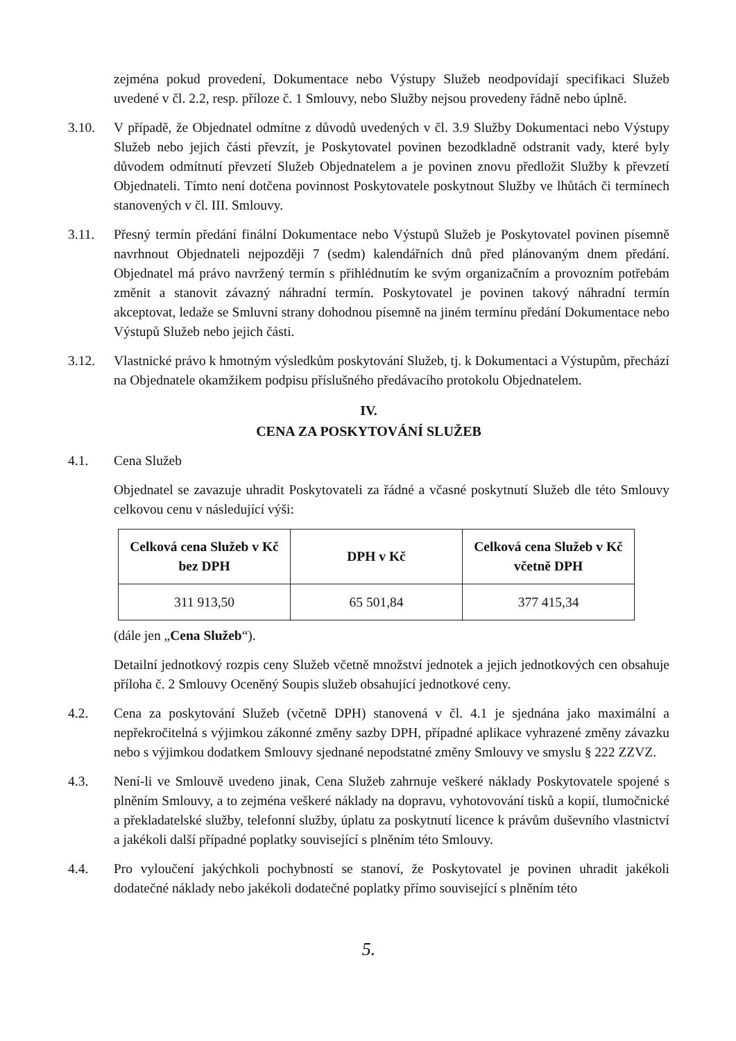zejména pokud provedení, Dokumentace nebo Výstupy Služeb neodpovídají specifikaci Služeb uvedené v čl. 2.2, resp. příloze č. 1 Smlouvy, nebo Služby nejsou provedeny řádně nebo úplně.
3.10. V případě, že Objednatel odmítne z důvodů uvedených v čl. 3.9 Služby Dokumentaci nebo Výstupy Služeb nebo jejich části převzít, je Poskytovatel povinen bezodkladně odstranit vady, které byly důvodem odmítnutí převzetí Služeb Objednatelem a je povinen znovu předložit Služby k převzetí Objednateli. Tímto není dotčena povinnost Poskytovatele poskytnout Služby ve lhůtách či termínech stanovených v čl. III. Smlouvy.
3.11. Přesný termín předání finální Dokumentace nebo Výstupů Služeb je Poskytovatel povinen písemně navrhnout Objednateli nejpozději 7 (sedm) kalendářních dnů před plánovaným dnem předání. Objednatel má právo navržený termín s přihlédnutím ke svým organizačním a provozním potřebám změnit a stanovit závazný náhradní termín. Poskytovatel je povinen takový náhradní termín akceptovat, ledaže se Smluvní strany dohodnou písemně na jiném termínu předání Dokumentace nebo Výstupů Služeb nebo jejich části.
3.12. Vlastnické právo k hmotným výsledkům poskytování Služeb, tj. k Dokumentaci a Výstupům, přechází na Objednatele okamžikem podpisu příslušného předávacího protokolu Objednatelem.
IV.
CENA ZA POSKYTOVÁNÍ SLUŽEB
4.1. Cena Služeb
Objednatel se zavazuje uhradit Poskytovateli za řádné a včasné poskytnutí Služeb dle této Smlouvy celkovou cenu v následující výši:
| Celková cena Služeb v Kč bez DPH | DPH v Kč | Celková cena Služeb v Kč včetně DPH |
| --- | --- | --- |
| 311 913,50 | 65 501,84 | 377 415,34 |
(dále jen „Cena Služeb“).
Detailní jednotkový rozpis ceny Služeb včetně množství jednotek a jejich jednotkových cen obsahuje příloha č. 2 Smlouvy Oceněný Soupis služeb obsahující jednotkové ceny.
4.2. Cena za poskytování Služeb (včetně DPH) stanovená v čl. 4.1 je sjednána jako maximální a nepřekročitelná s výjimkou zákonné změny sazby DPH, případné aplikace vyhrazené změny závazku nebo s výjimkou dodatkem Smlouvy sjednané nepodstatné změny Smlouvy ve smyslu § 222 ZZVZ.
4.3. Není-li ve Smlouvě uvedeno jinak, Cena Služeb zahrnuje veškeré náklady Poskytovatele spojené s plněním Smlouvy, a to zejména veškeré náklady na dopravu, vyhotovování tisků a kopií, tlumočnické a překladatelské služby, telefonní služby, úplatu za poskytnutí licence k právům duševního vlastnictví a jakékoli další případné poplatky související s plněním této Smlouvy.
4.4. Pro vyloučení jakýchkoli pochybností se stanoví, že Poskytovatel je povinen uhradit jakékoli dodatečné náklady nebo jakékoli dodatečné poplatky přímo související s plněním této
5.